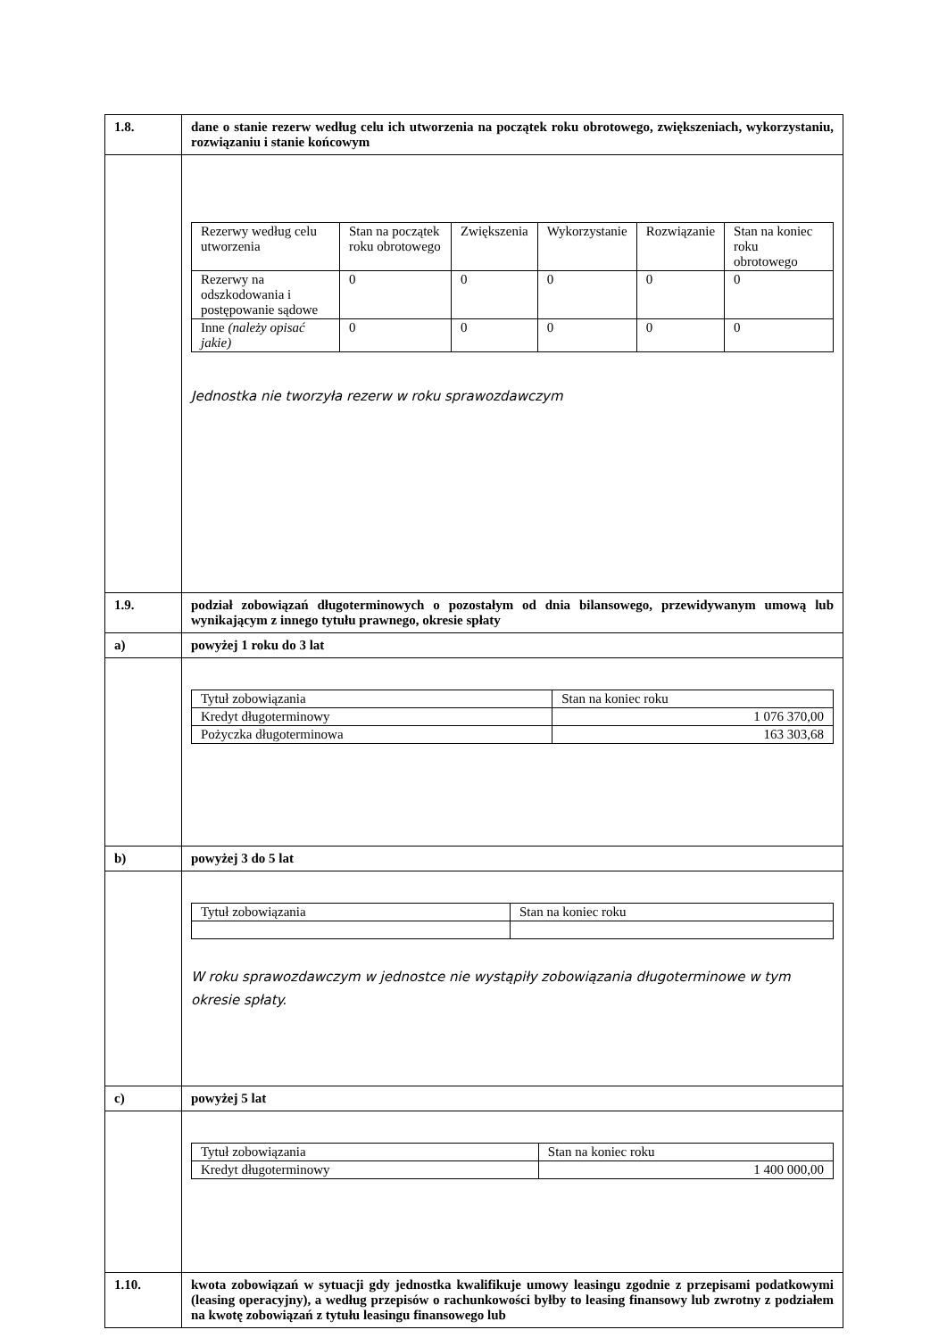| 1.8. | dane o stanie rezerw według celu ich utworzenia na początek roku obrotowego, zwiększeniach, wykorzystaniu, rozwiązaniu i stanie końcowym |
| | / Rezerwy według celu utworzenia / Stan na początek roku obrotowego / Zwiększenia / Wykorzystanie / Rozwiązanie / Stan na koniec roku obrotowego / / --- / --- / --- / --- / --- / --- / / Rezerwy na odszkodowania i postępowanie sądowe / 0 / 0 / 0 / 0 / 0 / / Inne (należy opisać jakie) / 0 / 0 / 0 / 0 / 0 / Jednostka nie tworzyła rezerw w roku sprawozdawczym |
| 1.9. | podział zobowiązań długoterminowych o pozostałym od dnia bilansowego, przewidywanym umową lub wynikającym z innego tytułu prawnego, okresie spłaty |
| a) | powyżej 1 roku do 3 lat |
| | / Tytuł zobowiązania / Stan na koniec roku / / --- / --- / / Kredyt długoterminowy / 1 076 370,00 / / Pożyczka długoterminowa / 163 303,68 / |
| b) | powyżej 3 do 5 lat |
| | / Tytuł zobowiązania / Stan na koniec roku / / --- / --- / W roku sprawozdawczym w jednostce nie wystąpiły zobowiązania długoterminowe w tym okresie spłaty. |
| c) | powyżej 5 lat |
| | / Tytuł zobowiązania / Stan na koniec roku / / --- / --- / / Kredyt długoterminowy / 1 400 000,00 / |
| 1.10. | kwota zobowiązań w sytuacji gdy jednostka kwalifikuje umowy leasingu zgodnie z przepisami podatkowymi (leasing operacyjny), a według przepisów o rachunkowości byłby to leasing finansowy lub zwrotny z podziałem na kwotę zobowiązań z tytułu leasingu finansowego lub |